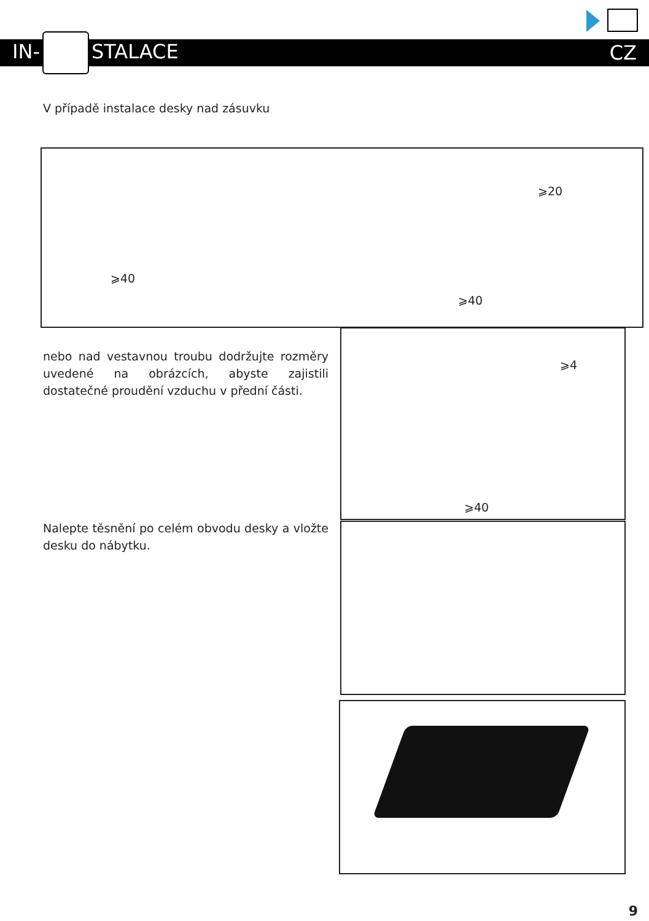IN- STALACE CZ
V případě instalace desky nad zásuvku
⩾40
⩾20
⩾40
nebo nad vestavnou troubu dodržujte rozměry uvedené na obrázcích, abyste zajistili dostatečné proudění vzduchu v přední části.
⩾4
⩾40
Nalepte těsnění po celém obvodu desky a vložte desku do nábytku.
9